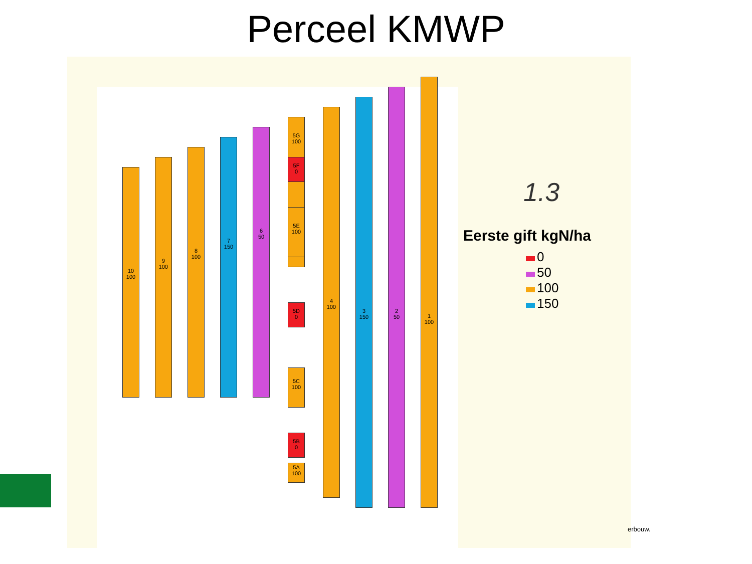Perceel KMWP
10
100
9
100
8
100
7
150
6
50
5G
100
5F
0
5E
100
5D
0
5C
100
5B
0
5A
100
4
100
3
150
2
50
1
100
1.3
Eerste gift kgN/ha
0
50
100
150
erbouw.